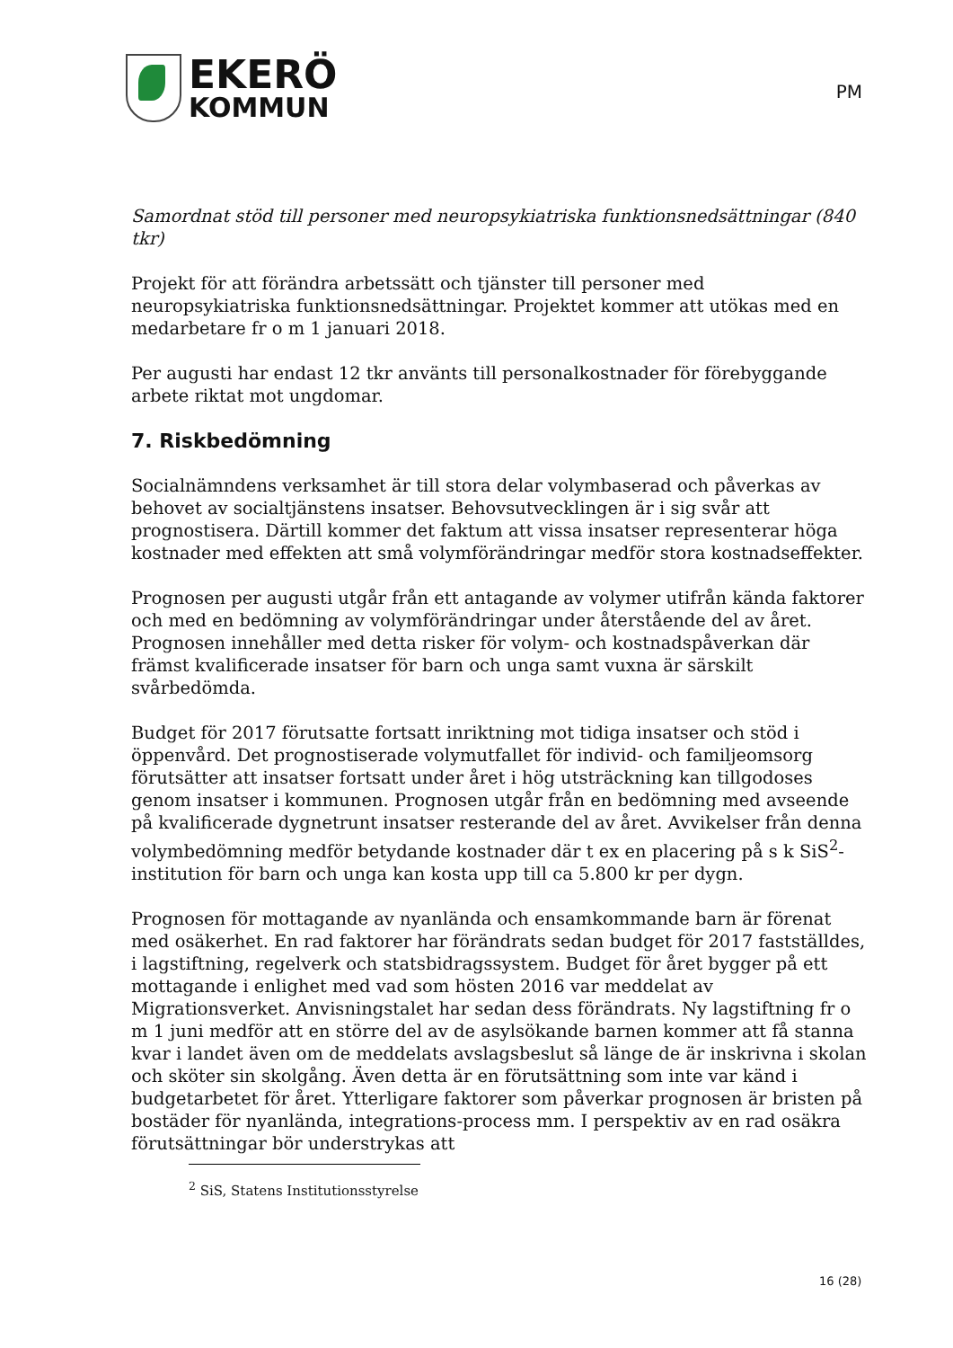EKERÖ
KOMMUN
PM
Samordnat stöd till personer med neuropsykiatriska funktionsnedsättningar (840 tkr)
Projekt för att förändra arbetssätt och tjänster till personer med neuropsykiatriska funktionsnedsättningar. Projektet kommer att utökas med en medarbetare fr o m 1 januari 2018.
Per augusti har endast 12 tkr använts till personalkostnader för förebyggande arbete riktat mot ungdomar.
7. Riskbedömning
Socialnämndens verksamhet är till stora delar volymbaserad och påverkas av behovet av socialtjänstens insatser. Behovsutvecklingen är i sig svår att prognostisera. Därtill kommer det faktum att vissa insatser representerar höga kostnader med effekten att små volymförändringar medför stora kostnadseffekter.
Prognosen per augusti utgår från ett antagande av volymer utifrån kända faktorer och med en bedömning av volymförändringar under återstående del av året. Prognosen innehåller med detta risker för volym- och kostnadspåverkan där främst kvalificerade insatser för barn och unga samt vuxna är särskilt svårbedömda.
Budget för 2017 förutsatte fortsatt inriktning mot tidiga insatser och stöd i öppenvård. Det prognostiserade volymutfallet för individ- och familjeomsorg förutsätter att insatser fortsatt under året i hög utsträckning kan tillgodoses genom insatser i kommunen. Prognosen utgår från en bedömning med avseende på kvalificerade dygnetrunt insatser resterande del av året. Avvikelser från denna volymbedömning medför betydande kostnader där t ex en placering på s k SiS<sup>2</sup>-institution för barn och unga kan kosta upp till ca 5.800 kr per dygn.
Prognosen för mottagande av nyanlända och ensamkommande barn är förenat med osäkerhet. En rad faktorer har förändrats sedan budget för 2017 fastställdes, i lagstiftning, regelverk och statsbidragssystem. Budget för året bygger på ett mottagande i enlighet med vad som hösten 2016 var meddelat av Migrationsverket. Anvisningstalet har sedan dess förändrats. Ny lagstiftning fr o m 1 juni medför att en större del av de asylsökande barnen kommer att få stanna kvar i landet även om de meddelats avslagsbeslut så länge de är inskrivna i skolan och sköter sin skolgång. Även detta är en förutsättning som inte var känd i budgetarbetet för året. Ytterligare faktorer som påverkar prognosen är bristen på bostäder för nyanlända, integrations-process mm. I perspektiv av en rad osäkra förutsättningar bör understrykas att
<sup>2</sup> SiS, Statens Institutionsstyrelse
16 (28)